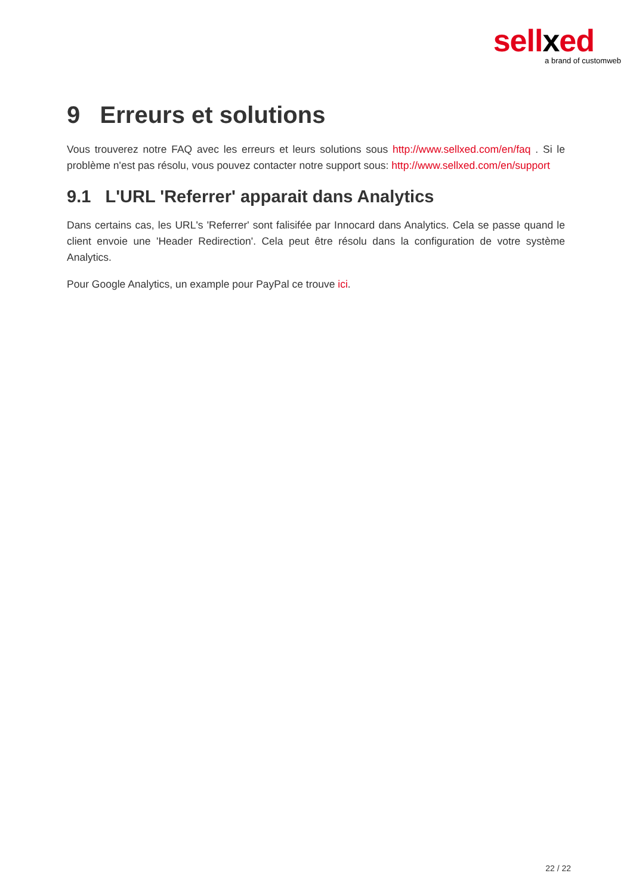sellxed
a brand of customweb
9 Erreurs et solutions
Vous trouverez notre FAQ avec les erreurs et leurs solutions sous http://www.sellxed.com/en/faq . Si le problème n'est pas résolu, vous pouvez contacter notre support sous: http://www.sellxed.com/en/support
9.1 L'URL 'Referrer' apparait dans Analytics
Dans certains cas, les URL's 'Referrer' sont falisifée par Innocard dans Analytics. Cela se passe quand le client envoie une 'Header Redirection'. Cela peut être résolu dans la configuration de votre système Analytics.
Pour Google Analytics, un example pour PayPal ce trouve ici.
22 / 22